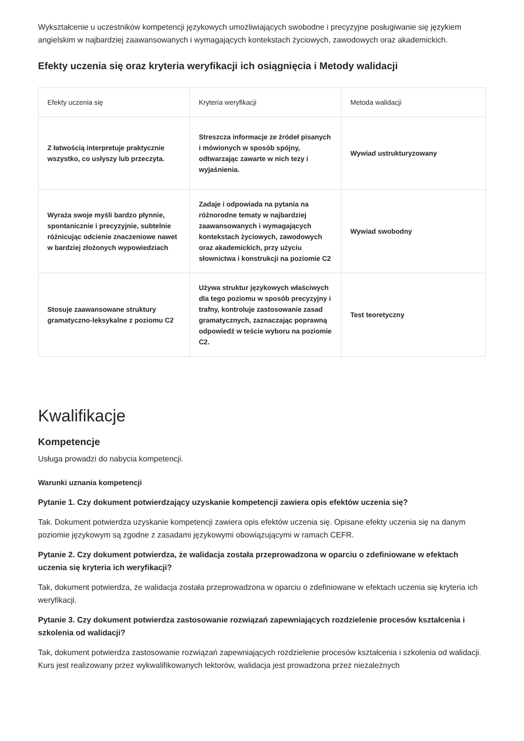Wykształcenie u uczestników kompetencji językowych umożliwiających swobodne i precyzyjne posługiwanie się językiem angielskim w najbardziej zaawansowanych i wymagających kontekstach życiowych, zawodowych oraz akademickich.
Efekty uczenia się oraz kryteria weryfikacji ich osiągnięcia i Metody walidacji
| Efekty uczenia się | Kryteria weryfikacji | Metoda walidacji |
| --- | --- | --- |
| Z łatwością interpretuje praktycznie wszystko, co usłyszy lub przeczyta. | Streszcza informacje ze źródeł pisanych i mówionych w sposób spójny, odtwarzając zawarte w nich tezy i wyjaśnienia. | Wywiad ustrukturyzowany |
| Wyraża swoje myśli bardzo płynnie, spontanicznie i precyzyjnie, subtelnie różnicując odcienie znaczeniowe nawet w bardziej złożonych wypowiedziach | Zadaje i odpowiada na pytania na różnorodne tematy w najbardziej zaawansowanych i wymagających kontekstach życiowych, zawodowych oraz akademickich, przy użyciu słownictwa i konstrukcji na poziomie C2 | Wywiad swobodny |
| Stosuje zaawansowane struktury gramatyczno-leksykalne z poziomu C2 | Używa struktur językowych właściwych dla tego poziomu w sposób precyzyjny i trafny, kontroluje zastosowanie zasad gramatycznych, zaznaczając poprawną odpowiedź w teście wyboru na poziomie C2. | Test teoretyczny |
Kwalifikacje
Kompetencje
Usługa prowadzi do nabycia kompetencji.
Warunki uznania kompetencji
Pytanie 1. Czy dokument potwierdzający uzyskanie kompetencji zawiera opis efektów uczenia się?
Tak. Dokument potwierdza uzyskanie kompetencji zawiera opis efektów uczenia się. Opisane efekty uczenia się na danym poziomie językowym są zgodne z zasadami językowymi obowiązującymi w ramach CEFR.
Pytanie 2. Czy dokument potwierdza, że walidacja została przeprowadzona w oparciu o zdefiniowane w efektach uczenia się kryteria ich weryfikacji?
Tak, dokument potwierdza, że walidacja została przeprowadzona w oparciu o zdefiniowane w efektach uczenia się kryteria ich weryfikacji.
Pytanie 3. Czy dokument potwierdza zastosowanie rozwiązań zapewniających rozdzielenie procesów kształcenia i szkolenia od walidacji?
Tak, dokument potwierdza zastosowanie rozwiązań zapewniających rozdzielenie procesów kształcenia i szkolenia od walidacji. Kurs jest realizowany przez wykwalifikowanych lektorów, walidacja jest prowadzona przez niezależnych